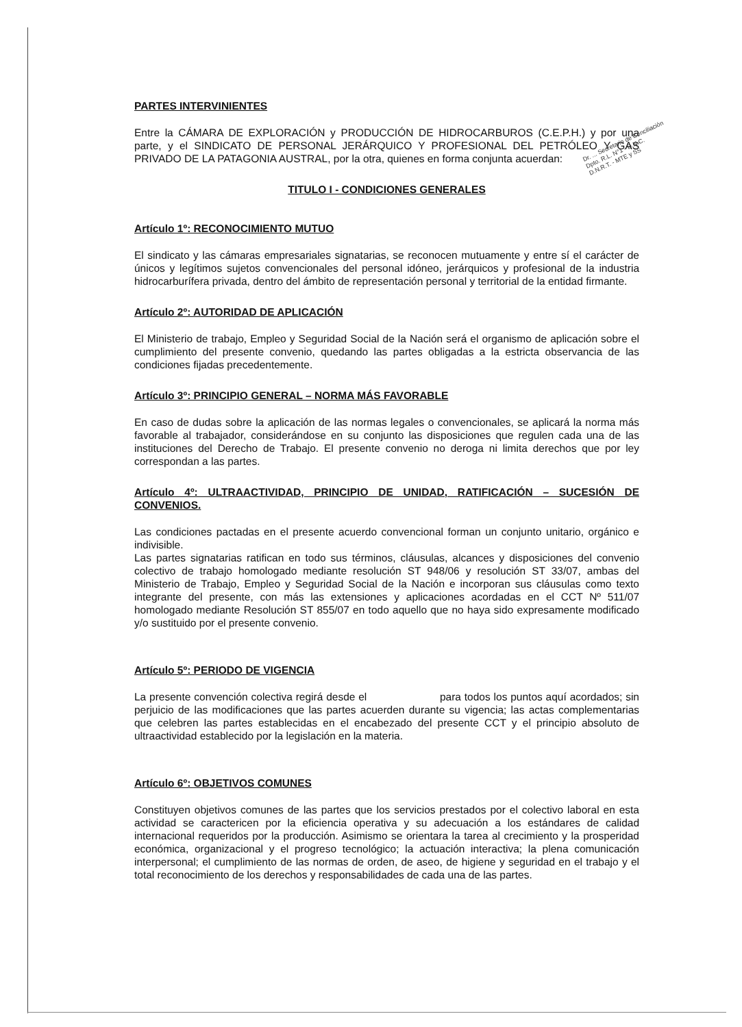Dr. ... Secretario de Conciliación
Dpto. R.L. N°1 - D.N.C.
D.N.R.T. - MTE y SS
PARTES INTERVINIENTES
Entre la CÁMARA DE EXPLORACIÓN y PRODUCCIÓN DE HIDROCARBUROS (C.E.P.H.) y por una parte, y el SINDICATO DE PERSONAL JERÁRQUICO Y PROFESIONAL DEL PETRÓLEO Y GAS PRIVADO DE LA PATAGONIA AUSTRAL, por la otra, quienes en forma conjunta acuerdan:
TITULO I - CONDICIONES GENERALES
Artículo 1º: RECONOCIMIENTO MUTUO
El sindicato y las cámaras empresariales signatarias, se reconocen mutuamente y entre sí el carácter de únicos y legítimos sujetos convencionales del personal idóneo, jerárquicos y profesional de la industria hidrocarburífera privada, dentro del ámbito de representación personal y territorial de la entidad firmante.
Artículo 2º: AUTORIDAD DE APLICACIÓN
El Ministerio de trabajo, Empleo y Seguridad Social de la Nación será el organismo de aplicación sobre el cumplimiento del presente convenio, quedando las partes obligadas a la estricta observancia de las condiciones fijadas precedentemente.
Artículo 3º: PRINCIPIO GENERAL – NORMA MÁS FAVORABLE
En caso de dudas sobre la aplicación de las normas legales o convencionales, se aplicará la norma más favorable al trabajador, considerándose en su conjunto las disposiciones que regulen cada una de las instituciones del Derecho de Trabajo. El presente convenio no deroga ni limita derechos que por ley correspondan a las partes.
Artículo 4º: ULTRAACTIVIDAD, PRINCIPIO DE UNIDAD, RATIFICACIÓN – SUCESIÓN DE CONVENIOS.
Las condiciones pactadas en el presente acuerdo convencional forman un conjunto unitario, orgánico e indivisible.
Las partes signatarias ratifican en todo sus términos, cláusulas, alcances y disposiciones del convenio colectivo de trabajo homologado mediante resolución ST 948/06 y resolución ST 33/07, ambas del Ministerio de Trabajo, Empleo y Seguridad Social de la Nación e incorporan sus cláusulas como texto integrante del presente, con más las extensiones y aplicaciones acordadas en el CCT Nº 511/07 homologado mediante Resolución ST 855/07 en todo aquello que no haya sido expresamente modificado y/o sustituido por el presente convenio.
Artículo 5º: PERIODO DE VIGENCIA
La presente convención colectiva regirá desde el para todos los puntos aquí acordados; sin perjuicio de las modificaciones que las partes acuerden durante su vigencia; las actas complementarias que celebren las partes establecidas en el encabezado del presente CCT y el principio absoluto de ultraactividad establecido por la legislación en la materia.
Artículo 6º: OBJETIVOS COMUNES
Constituyen objetivos comunes de las partes que los servicios prestados por el colectivo laboral en esta actividad se caractericen por la eficiencia operativa y su adecuación a los estándares de calidad internacional requeridos por la producción. Asimismo se orientara la tarea al crecimiento y la prosperidad económica, organizacional y el progreso tecnológico; la actuación interactiva; la plena comunicación interpersonal; el cumplimiento de las normas de orden, de aseo, de higiene y seguridad en el trabajo y el total reconocimiento de los derechos y responsabilidades de cada una de las partes.